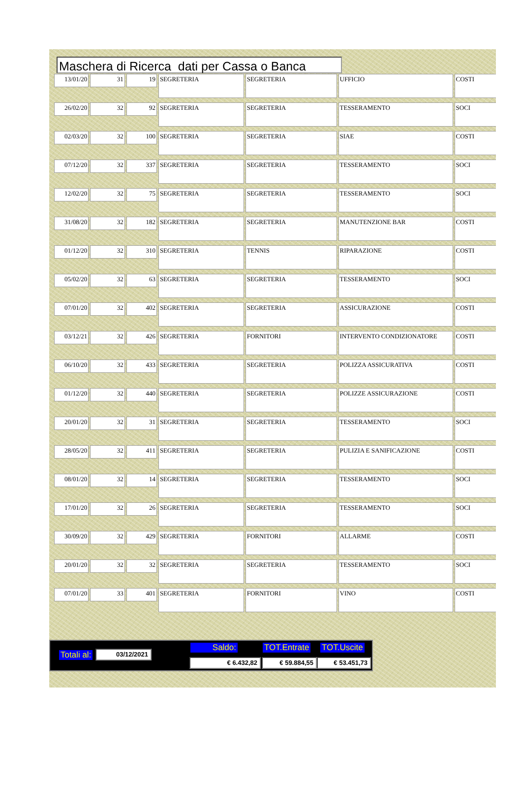Maschera di Ricerca dati per Cassa o Banca
| 13/01/20 | 31 | 19 | SEGRETERIA | SEGRETERIA | UFFICIO | COSTI |
| 26/02/20 | 32 | 92 | SEGRETERIA | SEGRETERIA | TESSERAMENTO | SOCI |
| 02/03/20 | 32 | 100 | SEGRETERIA | SEGRETERIA | SIAE | COSTI |
| 07/12/20 | 32 | 337 | SEGRETERIA | SEGRETERIA | TESSERAMENTO | SOCI |
| 12/02/20 | 32 | 75 | SEGRETERIA | SEGRETERIA | TESSERAMENTO | SOCI |
| 31/08/20 | 32 | 182 | SEGRETERIA | SEGRETERIA | MANUTENZIONE BAR | COSTI |
| 01/12/20 | 32 | 310 | SEGRETERIA | TENNIS | RIPARAZIONE | COSTI |
| 05/02/20 | 32 | 63 | SEGRETERIA | SEGRETERIA | TESSERAMENTO | SOCI |
| 07/01/20 | 32 | 402 | SEGRETERIA | SEGRETERIA | ASSICURAZIONE | COSTI |
| 03/12/21 | 32 | 426 | SEGRETERIA | FORNITORI | INTERVENTO CONDIZIONATORE | COSTI |
| 06/10/20 | 32 | 433 | SEGRETERIA | SEGRETERIA | POLIZZA ASSICURATIVA | COSTI |
| 01/12/20 | 32 | 440 | SEGRETERIA | SEGRETERIA | POLIZZE ASSICURAZIONE | COSTI |
| 20/01/20 | 32 | 31 | SEGRETERIA | SEGRETERIA | TESSERAMENTO | SOCI |
| 28/05/20 | 32 | 411 | SEGRETERIA | SEGRETERIA | PULIZIA E SANIFICAZIONE | COSTI |
| 08/01/20 | 32 | 14 | SEGRETERIA | SEGRETERIA | TESSERAMENTO | SOCI |
| 17/01/20 | 32 | 26 | SEGRETERIA | SEGRETERIA | TESSERAMENTO | SOCI |
| 30/09/20 | 32 | 429 | SEGRETERIA | FORNITORI | ALLARME | COSTI |
| 20/01/20 | 32 | 32 | SEGRETERIA | SEGRETERIA | TESSERAMENTO | SOCI |
| 07/01/20 | 33 | 401 | SEGRETERIA | FORNITORI | VINO | COSTI |
Totali al: 03/12/2021 Saldo: TOT.Entrate TOT.Uscite
€ 6.432,82 € 59.884,55 € 53.451,73